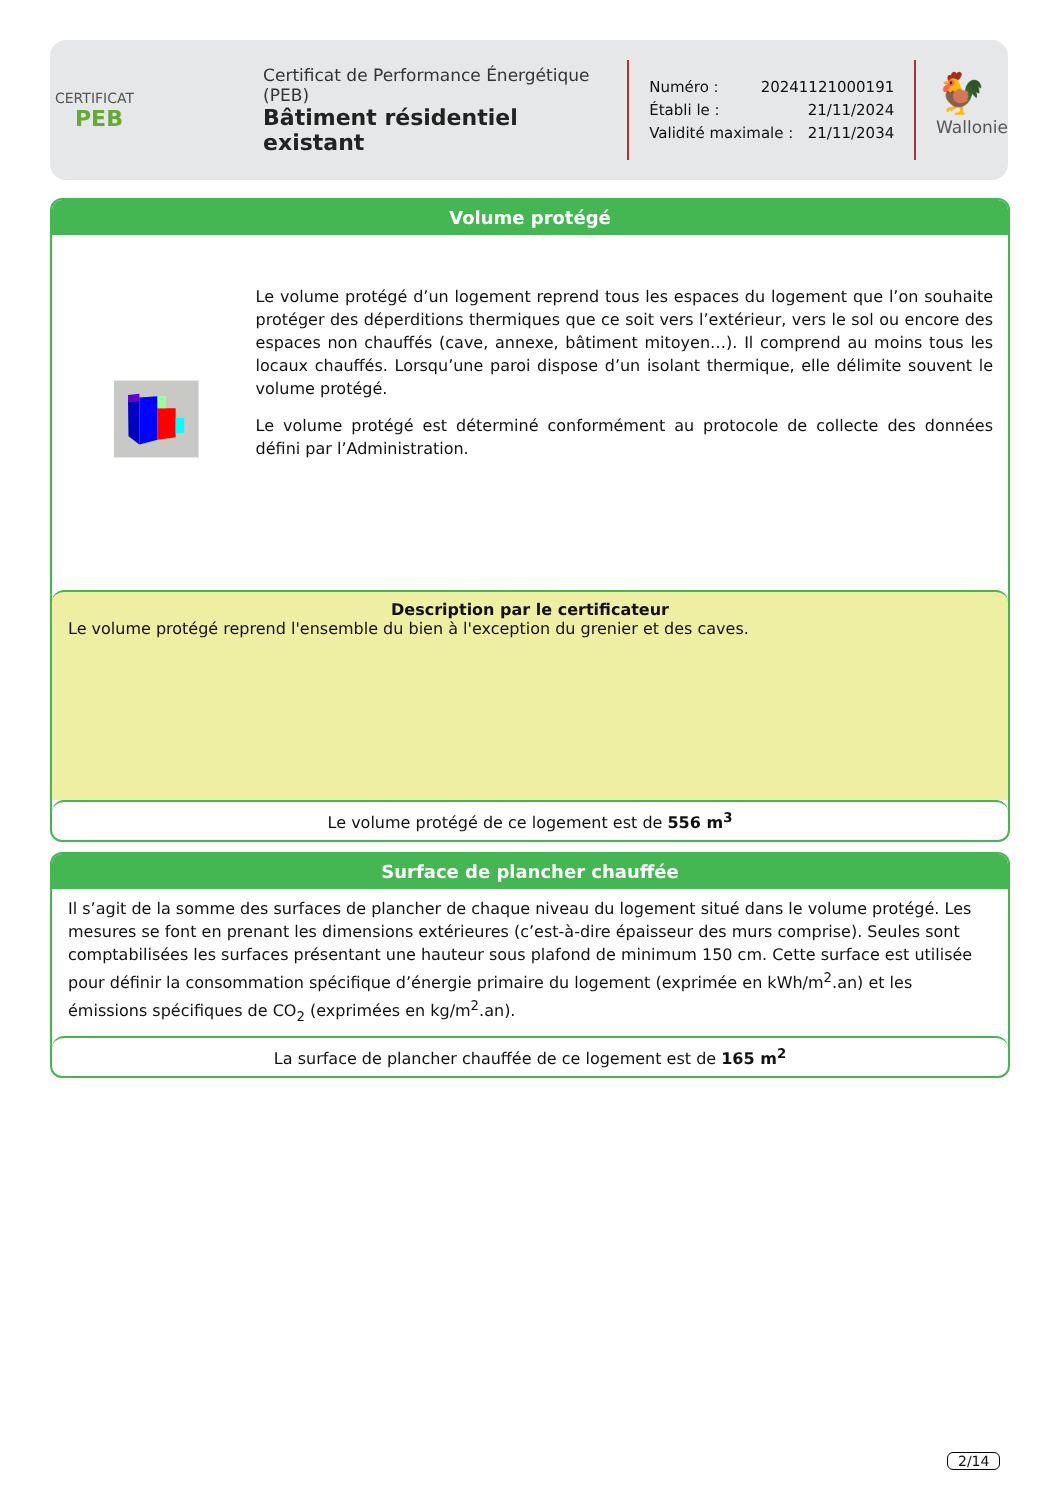CERTIFICAT
PEB
Certificat de Performance Énergétique (PEB)
Bâtiment résidentiel existant
Numéro : 20241121000191
Établi le : 21/11/2024
Validité maximale : 21/11/2034
🐓
Wallonie
Volume protégé
Le volume protégé d’un logement reprend tous les espaces du logement que l’on souhaite protéger des déperditions thermiques que ce soit vers l’extérieur, vers le sol ou encore des espaces non chauffés (cave, annexe, bâtiment mitoyen…). Il comprend au moins tous les locaux chauffés. Lorsqu’une paroi dispose d’un isolant thermique, elle délimite souvent le volume protégé.
Le volume protégé est déterminé conformément au protocole de collecte des données défini par l’Administration.
Description par le certificateur
Le volume protégé reprend l'ensemble du bien à l'exception du grenier et des caves.
Le volume protégé de ce logement est de 556 m<sup>3</sup>
Surface de plancher chauffée
Il s’agit de la somme des surfaces de plancher de chaque niveau du logement situé dans le volume protégé. Les mesures se font en prenant les dimensions extérieures (c’est-à-dire épaisseur des murs comprise). Seules sont comptabilisées les surfaces présentant une hauteur sous plafond de minimum 150 cm. Cette surface est utilisée pour définir la consommation spécifique d’énergie primaire du logement (exprimée en kWh/m<sup>2</sup>.an) et les émissions spécifiques de CO<sub>2</sub> (exprimées en kg/m<sup>2</sup>.an).
La surface de plancher chauffée de ce logement est de 165 m<sup>2</sup>
2/14